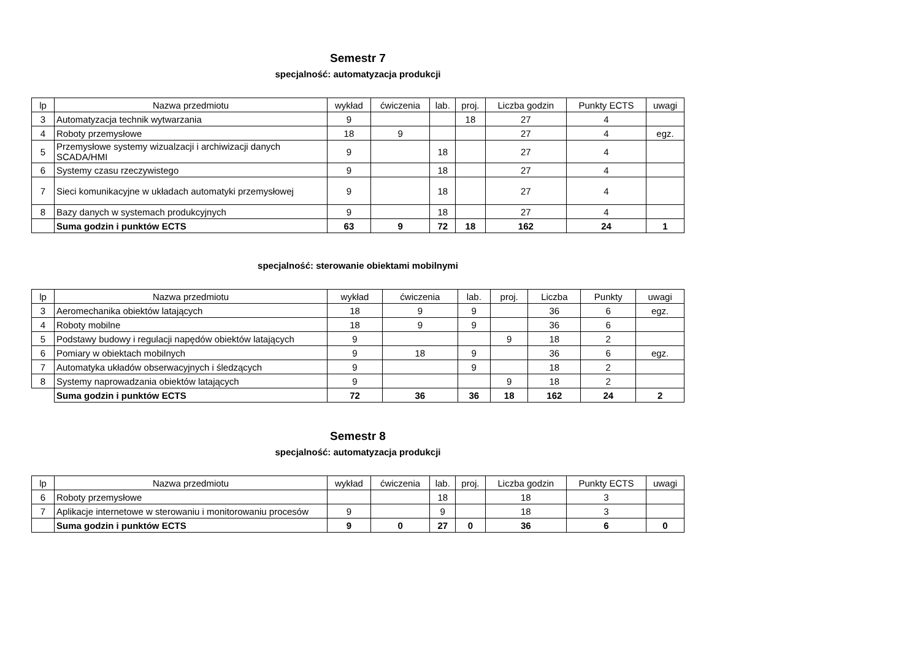Semestr 7
specjalność: automatyzacja produkcji
| lp | Nazwa przedmiotu | wykład | ćwiczenia | lab. | proj. | Liczba godzin | Punkty ECTS | uwagi |
| --- | --- | --- | --- | --- | --- | --- | --- | --- |
| 3 | Automatyzacja technik wytwarzania | 9 | | | 18 | 27 | 4 | |
| 4 | Roboty przemysłowe | 18 | 9 | | | 27 | 4 | egz. |
| 5 | Przemysłowe systemy wizualzacji i archiwizacji danych SCADA/HMI | 9 | | 18 | | 27 | 4 | |
| 6 | Systemy czasu rzeczywistego | 9 | | 18 | | 27 | 4 | |
| 7 | Sieci komunikacyjne w układach automatyki przemysłowej | 9 | | 18 | | 27 | 4 | |
| 8 | Bazy danych w systemach produkcyjnych | 9 | | 18 | | 27 | 4 | |
| | Suma godzin i punktów ECTS | 63 | 9 | 72 | 18 | 162 | 24 | 1 |
specjalność: sterowanie obiektami mobilnymi
| lp | Nazwa przedmiotu | wykład | ćwiczenia | lab. | proj. | Liczba | Punkty | uwagi |
| --- | --- | --- | --- | --- | --- | --- | --- | --- |
| 3 | Aeromechanika obiektów latających | 18 | 9 | 9 | | 36 | 6 | egz. |
| 4 | Roboty mobilne | 18 | 9 | 9 | | 36 | 6 | |
| 5 | Podstawy budowy i regulacji napędów obiektów latających | 9 | | | 9 | 18 | 2 | |
| 6 | Pomiary w obiektach mobilnych | 9 | 18 | 9 | | 36 | 6 | egz. |
| 7 | Automatyka układów obserwacyjnych i śledzących | 9 | | 9 | | 18 | 2 | |
| 8 | Systemy naprowadzania obiektów latających | 9 | | | 9 | 18 | 2 | |
| | Suma godzin i punktów ECTS | 72 | 36 | 36 | 18 | 162 | 24 | 2 |
Semestr 8
specjalność: automatyzacja produkcji
| lp | Nazwa przedmiotu | wykład | ćwiczenia | lab. | proj. | Liczba godzin | Punkty ECTS | uwagi |
| --- | --- | --- | --- | --- | --- | --- | --- | --- |
| 6 | Roboty przemysłowe | | | 18 | | 18 | 3 | |
| 7 | Aplikacje internetowe w sterowaniu i monitorowaniu procesów | 9 | | 9 | | 18 | 3 | |
| | Suma godzin i punktów ECTS | 9 | 0 | 27 | 0 | 36 | 6 | 0 |